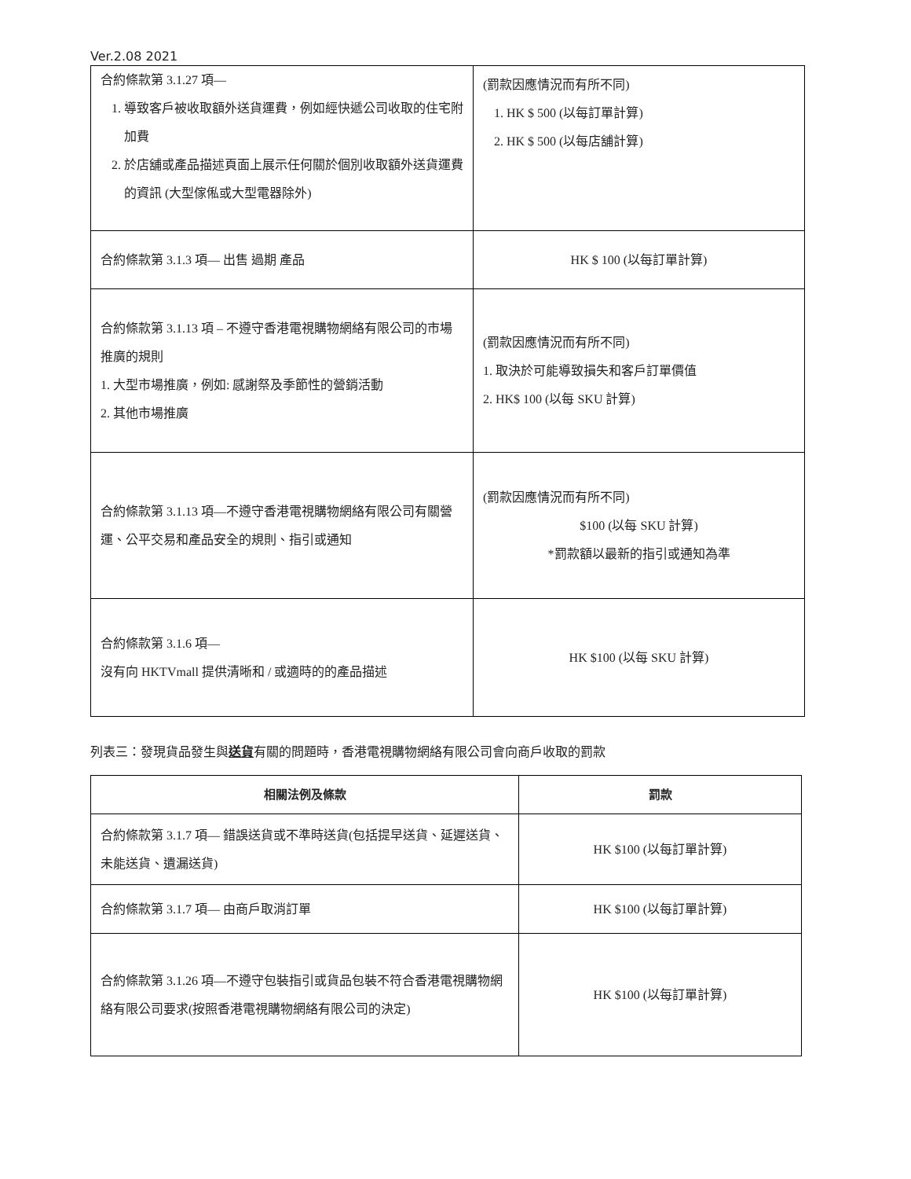Ver.2.08 2021
| 合約條款第 3.1.27 項— 1. 導致客戶被收取額外送貨運費，例如經快遞公司收取的住宅附加費 2. 於店舖或產品描述頁面上展示任何關於個別收取額外送貨運費的資訊 (大型傢俬或大型電器除外) | (罰款因應情況而有所不同) 1. HK $ 500 (以每訂單計算) 2. HK $ 500 (以每店舖計算) |
| 合約條款第 3.1.3 項— 出售 過期 產品 | HK $ 100 (以每訂單計算) |
| 合約條款第 3.1.13 項 – 不遵守香港電視購物網絡有限公司的市場推廣的規則 1. 大型市場推廣，例如: 感謝祭及季節性的營銷活動 2. 其他市場推廣 | (罰款因應情況而有所不同) 1. 取決於可能導致損失和客戶訂單價值 2. HK$ 100 (以每 SKU 計算) |
| 合約條款第 3.1.13 項—不遵守香港電視購物網絡有限公司有關營運、公平交易和產品安全的規則、指引或通知 | (罰款因應情況而有所不同) $100 (以每 SKU 計算) *罰款額以最新的指引或通知為準 |
| 合約條款第 3.1.6 項— 沒有向 HKTVmall 提供清晰和 / 或適時的的產品描述 | HK $100 (以每 SKU 計算) |
列表三：發現貨品發生與送貨有關的問題時，香港電視購物網絡有限公司會向商戶收取的罰款
| 相關法例及條款 | 罰款 |
| --- | --- |
| 合約條款第 3.1.7 項— 錯誤送貨或不準時送貨(包括提早送貨、延遲送貨、未能送貨、遺漏送貨) | HK $100 (以每訂單計算) |
| 合約條款第 3.1.7 項— 由商戶取消訂單 | HK $100 (以每訂單計算) |
| 合約條款第 3.1.26 項—不遵守包裝指引或貨品包裝不符合香港電視購物網絡有限公司要求(按照香港電視購物網絡有限公司的決定) | HK $100 (以每訂單計算) |